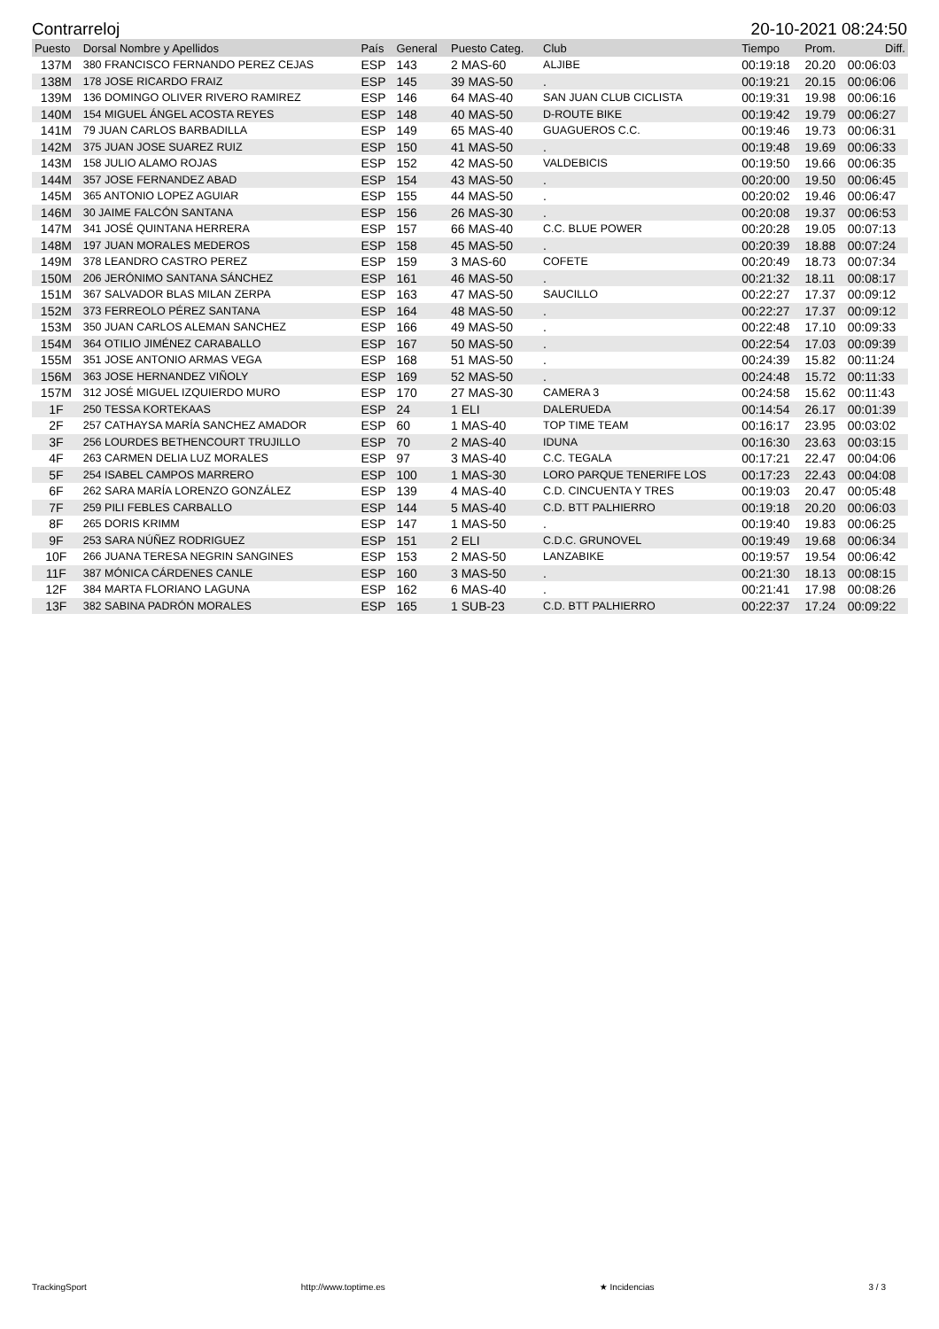Contrarreloj 20-10-2021 08:24:50
| Puesto | Dorsal Nombre y Apellidos | País | General | Puesto Categ. | Club | Tiempo | Prom. | Diff. |
| --- | --- | --- | --- | --- | --- | --- | --- | --- |
| 137M | 380 FRANCISCO FERNANDO PEREZ CEJAS | ESP | 143 | 2 MAS-60 | ALJIBE | 00:19:18 | 20.20 | 00:06:03 |
| 138M | 178 JOSE RICARDO FRAIZ | ESP | 145 | 39 MAS-50 | . | 00:19:21 | 20.15 | 00:06:06 |
| 139M | 136 DOMINGO OLIVER RIVERO RAMIREZ | ESP | 146 | 64 MAS-40 | SAN JUAN CLUB CICLISTA | 00:19:31 | 19.98 | 00:06:16 |
| 140M | 154 MIGUEL ÁNGEL ACOSTA REYES | ESP | 148 | 40 MAS-50 | D-ROUTE BIKE | 00:19:42 | 19.79 | 00:06:27 |
| 141M | 79 JUAN CARLOS BARBADILLA | ESP | 149 | 65 MAS-40 | GUAGUEROS C.C. | 00:19:46 | 19.73 | 00:06:31 |
| 142M | 375 JUAN JOSE SUAREZ RUIZ | ESP | 150 | 41 MAS-50 | . | 00:19:48 | 19.69 | 00:06:33 |
| 143M | 158 JULIO ALAMO ROJAS | ESP | 152 | 42 MAS-50 | VALDEBICIS | 00:19:50 | 19.66 | 00:06:35 |
| 144M | 357 JOSE FERNANDEZ ABAD | ESP | 154 | 43 MAS-50 | . | 00:20:00 | 19.50 | 00:06:45 |
| 145M | 365 ANTONIO LOPEZ AGUIAR | ESP | 155 | 44 MAS-50 | . | 00:20:02 | 19.46 | 00:06:47 |
| 146M | 30 JAIME FALCÓN SANTANA | ESP | 156 | 26 MAS-30 | . | 00:20:08 | 19.37 | 00:06:53 |
| 147M | 341 JOSÉ QUINTANA HERRERA | ESP | 157 | 66 MAS-40 | C.C. BLUE POWER | 00:20:28 | 19.05 | 00:07:13 |
| 148M | 197 JUAN MORALES MEDEROS | ESP | 158 | 45 MAS-50 | . | 00:20:39 | 18.88 | 00:07:24 |
| 149M | 378 LEANDRO CASTRO PEREZ | ESP | 159 | 3 MAS-60 | COFETE | 00:20:49 | 18.73 | 00:07:34 |
| 150M | 206 JERÓNIMO SANTANA SÁNCHEZ | ESP | 161 | 46 MAS-50 | . | 00:21:32 | 18.11 | 00:08:17 |
| 151M | 367 SALVADOR BLAS MILAN ZERPA | ESP | 163 | 47 MAS-50 | SAUCILLO | 00:22:27 | 17.37 | 00:09:12 |
| 152M | 373 FERREOLO PÉREZ SANTANA | ESP | 164 | 48 MAS-50 | . | 00:22:27 | 17.37 | 00:09:12 |
| 153M | 350 JUAN CARLOS ALEMAN SANCHEZ | ESP | 166 | 49 MAS-50 | . | 00:22:48 | 17.10 | 00:09:33 |
| 154M | 364 OTILIO JIMÉNEZ CARABALLO | ESP | 167 | 50 MAS-50 | . | 00:22:54 | 17.03 | 00:09:39 |
| 155M | 351 JOSE ANTONIO ARMAS VEGA | ESP | 168 | 51 MAS-50 | . | 00:24:39 | 15.82 | 00:11:24 |
| 156M | 363 JOSE HERNANDEZ VIÑOLY | ESP | 169 | 52 MAS-50 | . | 00:24:48 | 15.72 | 00:11:33 |
| 157M | 312 JOSÉ MIGUEL IZQUIERDO MURO | ESP | 170 | 27 MAS-30 | CAMERA 3 | 00:24:58 | 15.62 | 00:11:43 |
| 1F | 250 TESSA KORTEKAAS | ESP | 24 | 1 ELI | DALERUEDA | 00:14:54 | 26.17 | 00:01:39 |
| 2F | 257 CATHAYSA MARÍA SANCHEZ AMADOR | ESP | 60 | 1 MAS-40 | TOP TIME TEAM | 00:16:17 | 23.95 | 00:03:02 |
| 3F | 256 LOURDES BETHENCOURT TRUJILLO | ESP | 70 | 2 MAS-40 | IDUNA | 00:16:30 | 23.63 | 00:03:15 |
| 4F | 263 CARMEN DELIA LUZ MORALES | ESP | 97 | 3 MAS-40 | C.C. TEGALA | 00:17:21 | 22.47 | 00:04:06 |
| 5F | 254 ISABEL CAMPOS MARRERO | ESP | 100 | 1 MAS-30 | LORO PARQUE TENERIFE LOS | 00:17:23 | 22.43 | 00:04:08 |
| 6F | 262 SARA MARÍA LORENZO GONZÁLEZ | ESP | 139 | 4 MAS-40 | C.D. CINCUENTA Y TRES | 00:19:03 | 20.47 | 00:05:48 |
| 7F | 259 PILI FEBLES CARBALLO | ESP | 144 | 5 MAS-40 | C.D. BTT PALHIERRO | 00:19:18 | 20.20 | 00:06:03 |
| 8F | 265 DORIS KRIMM | ESP | 147 | 1 MAS-50 | . | 00:19:40 | 19.83 | 00:06:25 |
| 9F | 253 SARA NÚÑEZ RODRIGUEZ | ESP | 151 | 2 ELI | C.D.C. GRUNOVEL | 00:19:49 | 19.68 | 00:06:34 |
| 10F | 266 JUANA TERESA NEGRIN SANGINES | ESP | 153 | 2 MAS-50 | LANZABIKE | 00:19:57 | 19.54 | 00:06:42 |
| 11F | 387 MÓNICA CÁRDENES CANLE | ESP | 160 | 3 MAS-50 | . | 00:21:30 | 18.13 | 00:08:15 |
| 12F | 384 MARTA FLORIANO LAGUNA | ESP | 162 | 6 MAS-40 | . | 00:21:41 | 17.98 | 00:08:26 |
| 13F | 382 SABINA PADRÓN MORALES | ESP | 165 | 1 SUB-23 | C.D. BTT PALHIERRO | 00:22:37 | 17.24 | 00:09:22 |
TrackingSport http://www.toptime.es ★ Incidencias 3 / 3